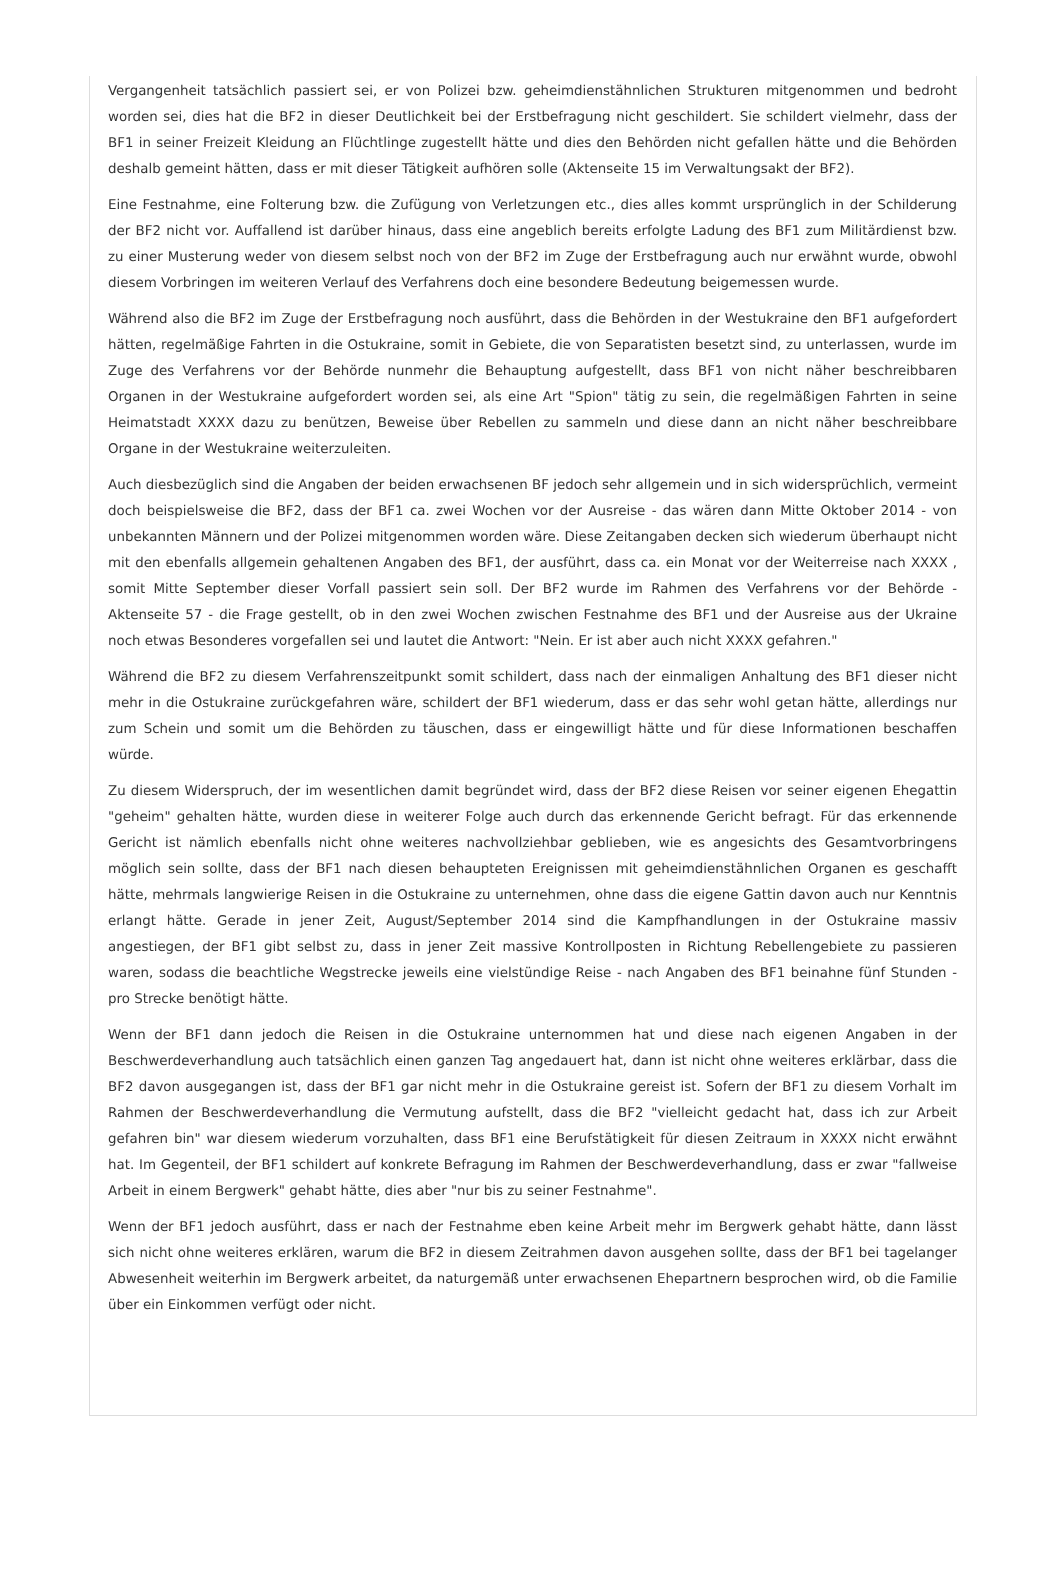Vergangenheit tatsächlich passiert sei, er von Polizei bzw. geheimdienstähnlichen Strukturen mitgenommen und bedroht worden sei, dies hat die BF2 in dieser Deutlichkeit bei der Erstbefragung nicht geschildert. Sie schildert vielmehr, dass der BF1 in seiner Freizeit Kleidung an Flüchtlinge zugestellt hätte und dies den Behörden nicht gefallen hätte und die Behörden deshalb gemeint hätten, dass er mit dieser Tätigkeit aufhören solle (Aktenseite 15 im Verwaltungsakt der BF2).
Eine Festnahme, eine Folterung bzw. die Zufügung von Verletzungen etc., dies alles kommt ursprünglich in der Schilderung der BF2 nicht vor. Auffallend ist darüber hinaus, dass eine angeblich bereits erfolgte Ladung des BF1 zum Militärdienst bzw. zu einer Musterung weder von diesem selbst noch von der BF2 im Zuge der Erstbefragung auch nur erwähnt wurde, obwohl diesem Vorbringen im weiteren Verlauf des Verfahrens doch eine besondere Bedeutung beigemessen wurde.
Während also die BF2 im Zuge der Erstbefragung noch ausführt, dass die Behörden in der Westukraine den BF1 aufgefordert hätten, regelmäßige Fahrten in die Ostukraine, somit in Gebiete, die von Separatisten besetzt sind, zu unterlassen, wurde im Zuge des Verfahrens vor der Behörde nunmehr die Behauptung aufgestellt, dass BF1 von nicht näher beschreibbaren Organen in der Westukraine aufgefordert worden sei, als eine Art "Spion" tätig zu sein, die regelmäßigen Fahrten in seine Heimatstadt XXXX dazu zu benützen, Beweise über Rebellen zu sammeln und diese dann an nicht näher beschreibbare Organe in der Westukraine weiterzuleiten.
Auch diesbezüglich sind die Angaben der beiden erwachsenen BF jedoch sehr allgemein und in sich widersprüchlich, vermeint doch beispielsweise die BF2, dass der BF1 ca. zwei Wochen vor der Ausreise - das wären dann Mitte Oktober 2014 - von unbekannten Männern und der Polizei mitgenommen worden wäre. Diese Zeitangaben decken sich wiederum überhaupt nicht mit den ebenfalls allgemein gehaltenen Angaben des BF1, der ausführt, dass ca. ein Monat vor der Weiterreise nach XXXX , somit Mitte September dieser Vorfall passiert sein soll. Der BF2 wurde im Rahmen des Verfahrens vor der Behörde - Aktenseite 57 - die Frage gestellt, ob in den zwei Wochen zwischen Festnahme des BF1 und der Ausreise aus der Ukraine noch etwas Besonderes vorgefallen sei und lautet die Antwort: "Nein. Er ist aber auch nicht XXXX gefahren."
Während die BF2 zu diesem Verfahrenszeitpunkt somit schildert, dass nach der einmaligen Anhaltung des BF1 dieser nicht mehr in die Ostukraine zurückgefahren wäre, schildert der BF1 wiederum, dass er das sehr wohl getan hätte, allerdings nur zum Schein und somit um die Behörden zu täuschen, dass er eingewilligt hätte und für diese Informationen beschaffen würde.
Zu diesem Widerspruch, der im wesentlichen damit begründet wird, dass der BF2 diese Reisen vor seiner eigenen Ehegattin "geheim" gehalten hätte, wurden diese in weiterer Folge auch durch das erkennende Gericht befragt. Für das erkennende Gericht ist nämlich ebenfalls nicht ohne weiteres nachvollziehbar geblieben, wie es angesichts des Gesamtvorbringens möglich sein sollte, dass der BF1 nach diesen behaupteten Ereignissen mit geheimdienstähnlichen Organen es geschafft hätte, mehrmals langwierige Reisen in die Ostukraine zu unternehmen, ohne dass die eigene Gattin davon auch nur Kenntnis erlangt hätte. Gerade in jener Zeit, August/September 2014 sind die Kampfhandlungen in der Ostukraine massiv angestiegen, der BF1 gibt selbst zu, dass in jener Zeit massive Kontrollposten in Richtung Rebellengebiete zu passieren waren, sodass die beachtliche Wegstrecke jeweils eine vielstündige Reise - nach Angaben des BF1 beinahne fünf Stunden - pro Strecke benötigt hätte.
Wenn der BF1 dann jedoch die Reisen in die Ostukraine unternommen hat und diese nach eigenen Angaben in der Beschwerdeverhandlung auch tatsächlich einen ganzen Tag angedauert hat, dann ist nicht ohne weiteres erklärbar, dass die BF2 davon ausgegangen ist, dass der BF1 gar nicht mehr in die Ostukraine gereist ist. Sofern der BF1 zu diesem Vorhalt im Rahmen der Beschwerdeverhandlung die Vermutung aufstellt, dass die BF2 "vielleicht gedacht hat, dass ich zur Arbeit gefahren bin" war diesem wiederum vorzuhalten, dass BF1 eine Berufstätigkeit für diesen Zeitraum in XXXX nicht erwähnt hat. Im Gegenteil, der BF1 schildert auf konkrete Befragung im Rahmen der Beschwerdeverhandlung, dass er zwar "fallweise Arbeit in einem Bergwerk" gehabt hätte, dies aber "nur bis zu seiner Festnahme".
Wenn der BF1 jedoch ausführt, dass er nach der Festnahme eben keine Arbeit mehr im Bergwerk gehabt hätte, dann lässt sich nicht ohne weiteres erklären, warum die BF2 in diesem Zeitrahmen davon ausgehen sollte, dass der BF1 bei tagelanger Abwesenheit weiterhin im Bergwerk arbeitet, da naturgemäß unter erwachsenen Ehepartnern besprochen wird, ob die Familie über ein Einkommen verfügt oder nicht.